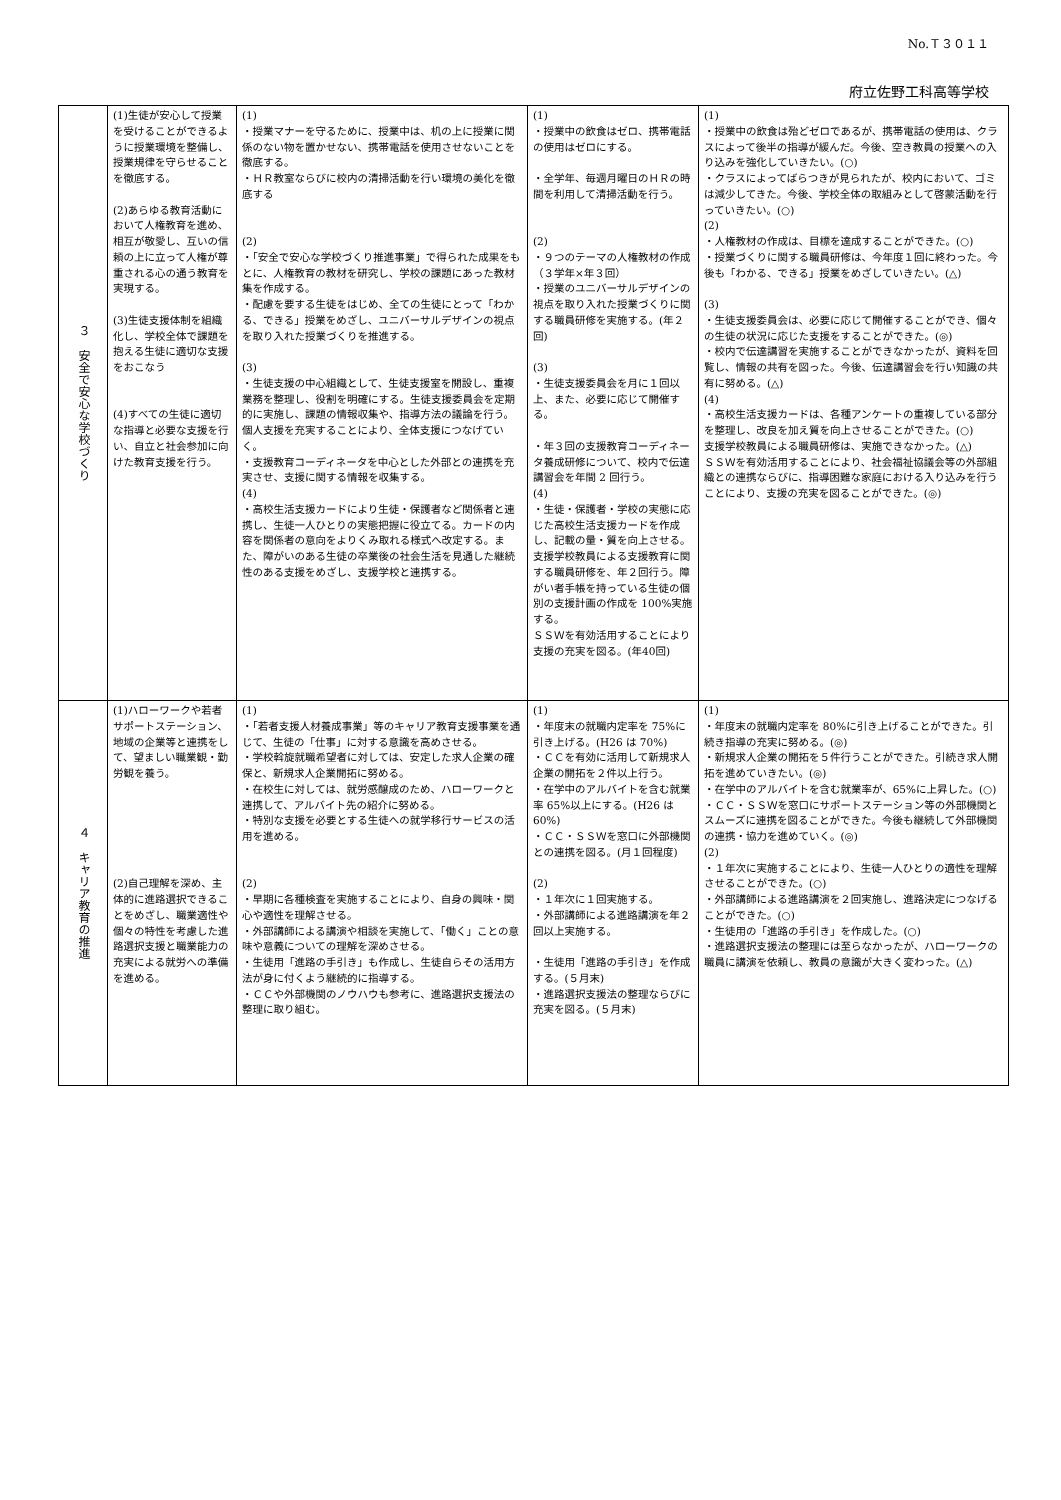No.Ｔ３０１１
府立佐野工科高等学校
| ３ 安全で安心な学校づくり | (1)生徒が安心して授業を受けることができるように授業環境を整備し、授業規律を守らせることを徹底する。 (2)あらゆる教育活動において人権教育を進め、相互が敬愛し、互いの信頼の上に立って人権が尊重される心の通う教育を実現する。 (3)生徒支援体制を組織化し、学校全体で課題を抱える生徒に適切な支援をおこなう (4)すべての生徒に適切な指導と必要な支援を行い、自立と社会参加に向けた教育支援を行う。 | (1) ・授業マナーを守るために、授業中は、机の上に授業に関係のない物を置かせない、携帯電話を使用させないことを徹底する。 ・ＨＲ教室ならびに校内の清掃活動を行い環境の美化を徹底する (2) ・「安全で安心な学校づくり推進事業」で得られた成果をもとに、人権教育の教材を研究し、学校の課題にあった教材集を作成する。 ・配慮を要する生徒をはじめ、全ての生徒にとって「わかる、できる」授業をめざし、ユニバーサルデザインの視点を取り入れた授業づくりを推進する。 (3) ・生徒支援の中心組織として、生徒支援室を開設し、重複業務を整理し、役割を明確にする。生徒支援委員会を定期的に実施し、課題の情報収集や、指導方法の議論を行う。個人支援を充実することにより、全体支援につなげていく。 ・支援教育コーディネータを中心とした外部との連携を充実させ、支援に関する情報を収集する。 (4) ・高校生活支援カードにより生徒・保護者など関係者と連携し、生徒一人ひとりの実態把握に役立てる。カードの内容を関係者の意向をよりくみ取れる様式へ改定する。また、障がいのある生徒の卒業後の社会生活を見通した継続性のある支援をめざし、支援学校と連携する。 | (1) ・授業中の飲食はゼロ、携帯電話の使用はゼロにする。 ・全学年、毎週月曜日のＨＲの時間を利用して清掃活動を行う。 (2) ・９つのテーマの人権教材の作成（３学年×年３回） ・授業のユニバーサルデザインの視点を取り入れた授業づくりに関する職員研修を実施する。(年２回) (3) ・生徒支援委員会を月に１回以上、また、必要に応じて開催する。 ・年３回の支援教育コーディネータ養成研修について、校内で伝達講習会を年間 2 回行う。 (4) ・生徒・保護者・学校の実態に応じた高校生活支援カードを作成し、記載の量・質を向上させる。支援学校教員による支援教育に関する職員研修を、年２回行う。障がい者手帳を持っている生徒の個別の支援計画の作成を 100%実施する。 ＳＳＷを有効活用することにより支援の充実を図る。(年40回) | (1) ・授業中の飲食は殆どゼロであるが、携帯電話の使用は、クラスによって後半の指導が緩んだ。今後、空き教員の授業への入り込みを強化していきたい。(○) ・クラスによってばらつきが見られたが、校内において、ゴミは減少してきた。今後、学校全体の取組みとして啓蒙活動を行っていきたい。(○) (2) ・人権教材の作成は、目標を達成することができた。(○) ・授業づくりに関する職員研修は、今年度１回に終わった。今後も「わかる、できる」授業をめざしていきたい。(△) (3) ・生徒支援委員会は、必要に応じて開催することができ、個々の生徒の状況に応じた支援をすることができた。(◎) ・校内で伝達講習を実施することができなかったが、資料を回覧し、情報の共有を図った。今後、伝達講習会を行い知識の共有に努める。(△) (4) ・高校生活支援カードは、各種アンケートの重複している部分を整理し、改良を加え質を向上させることができた。(○) 支援学校教員による職員研修は、実施できなかった。(△) ＳＳＷを有効活用することにより、社会福祉協議会等の外部組織との連携ならびに、指導困難な家庭における入り込みを行うことにより、支援の充実を図ることができた。(◎) |
| ４ キャリア教育の推進 | (1)ハローワークや若者サポートステーション、地域の企業等と連携をして、望ましい職業観・勤労観を養う。 (2)自己理解を深め、主体的に進路選択できることをめざし、職業適性や個々の特性を考慮した進路選択支援と職業能力の充実による就労への準備を進める。 | (1) ・「若者支援人材養成事業」等のキャリア教育支援事業を通じて、生徒の「仕事」に対する意識を高めさせる。 ・学校斡旋就職希望者に対しては、安定した求人企業の確保と、新規求人企業開拓に努める。 ・在校生に対しては、就労感醸成のため、ハローワークと連携して、アルバイト先の紹介に努める。 ・特別な支援を必要とする生徒への就学移行サービスの活用を進める。 (2) ・早期に各種検査を実施することにより、自身の興味・関心や適性を理解させる。 ・外部講師による講演や相談を実施して、「働く」ことの意味や意義についての理解を深めさせる。 ・生徒用「進路の手引き」も作成し、生徒自らその活用方法が身に付くよう継続的に指導する。 ・ＣＣや外部機関のノウハウも参考に、進路選択支援法の整理に取り組む。 | (1) ・年度末の就職内定率を 75%に引き上げる。(H26 は 70%) ・ＣＣを有効に活用して新規求人企業の開拓を２件以上行う。 ・在学中のアルバイトを含む就業率 65%以上にする。(H26 は 60%) ・ＣＣ・ＳＳＷを窓口に外部機関との連携を図る。(月１回程度) (2) ・１年次に１回実施する。 ・外部講師による進路講演を年２回以上実施する。 ・生徒用「進路の手引き」を作成する。(５月末) ・進路選択支援法の整理ならびに充実を図る。(５月末) | (1) ・年度末の就職内定率を 80%に引き上げることができた。引続き指導の充実に努める。(◎) ・新規求人企業の開拓を５件行うことができた。引続き求人開拓を進めていきたい。(◎) ・在学中のアルバイトを含む就業率が、65%に上昇した。(○) ・ＣＣ・ＳＳＷを窓口にサポートステーション等の外部機関とスムーズに連携を図ることができた。今後も継続して外部機関の連携・協力を進めていく。(◎) (2) ・１年次に実施することにより、生徒一人ひとりの適性を理解させることができた。(○) ・外部講師による進路講演を２回実施し、進路決定につなげることができた。(○) ・生徒用の「進路の手引き」を作成した。(○) ・進路選択支援法の整理には至らなかったが、ハローワークの職員に講演を依頼し、教員の意識が大きく変わった。(△) |